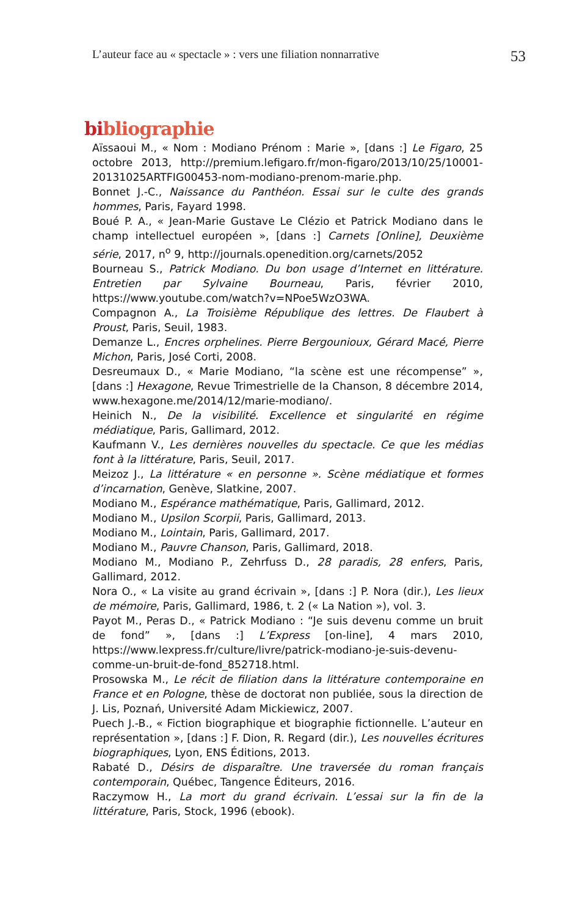L’auteur face au « spectacle » : vers une filiation nonnarrative 53
bibliographie
Aïssaoui M., « Nom : Modiano Prénom : Marie », [dans :] Le Figaro, 25 octobre 2013, http://premium.lefigaro.fr/mon-figaro/2013/10/25/10001-20131025ARTFIG00453-nom-modiano-prenom-marie.php.
Bonnet J.-C., Naissance du Panthéon. Essai sur le culte des grands hommes, Paris, Fayard 1998.
Boué P. A., « Jean-Marie Gustave Le Clézio et Patrick Modiano dans le champ intellectuel européen », [dans :] Carnets [Online], Deuxième série, 2017, n<sup>o</sup> 9, http://journals.openedition.org/carnets/2052
Bourneau S., Patrick Modiano. Du bon usage d’Internet en littérature. Entretien par Sylvaine Bourneau, Paris, février 2010, https://www.youtube.com/watch?v=NPoe5WzO3WA.
Compagnon A., La Troisième République des lettres. De Flaubert à Proust, Paris, Seuil, 1983.
Demanze L., Encres orphelines. Pierre Bergounioux, Gérard Macé, Pierre Michon, Paris, José Corti, 2008.
Desreumaux D., « Marie Modiano, “la scène est une récompense” », [dans :] Hexagone, Revue Trimestrielle de la Chanson, 8 décembre 2014, www.hexagone.me/2014/12/marie-modiano/.
Heinich N., De la visibilité. Excellence et singularité en régime médiatique, Paris, Gallimard, 2012.
Kaufmann V., Les dernières nouvelles du spectacle. Ce que les médias font à la littérature, Paris, Seuil, 2017.
Meizoz J., La littérature « en personne ». Scène médiatique et formes d’incarnation, Genève, Slatkine, 2007.
Modiano M., Espérance mathématique, Paris, Gallimard, 2012.
Modiano M., Upsilon Scorpii, Paris, Gallimard, 2013.
Modiano M., Lointain, Paris, Gallimard, 2017.
Modiano M., Pauvre Chanson, Paris, Gallimard, 2018.
Modiano M., Modiano P., Zehrfuss D., 28 paradis, 28 enfers, Paris, Gallimard, 2012.
Nora O., « La visite au grand écrivain », [dans :] P. Nora (dir.), Les lieux de mémoire, Paris, Gallimard, 1986, t. 2 (« La Nation »), vol. 3.
Payot M., Peras D., « Patrick Modiano : “Je suis devenu comme un bruit de fond” », [dans :] L’Express [on-line], 4 mars 2010, https://www.lexpress.fr/culture/livre/patrick-modiano-je-suis-devenu-comme-un-bruit-de-fond_852718.html.
Prosowska M., Le récit de filiation dans la littérature contemporaine en France et en Pologne, thèse de doctorat non publiée, sous la direction de J. Lis, Poznań, Université Adam Mickiewicz, 2007.
Puech J.-B., « Fiction biographique et biographie fictionnelle. L’auteur en représentation », [dans :] F. Dion, R. Regard (dir.), Les nouvelles écritures biographiques, Lyon, ENS Éditions, 2013.
Rabaté D., Désirs de disparaître. Une traversée du roman français contemporain, Québec, Tangence Éditeurs, 2016.
Raczymow H., La mort du grand écrivain. L’essai sur la fin de la littérature, Paris, Stock, 1996 (ebook).